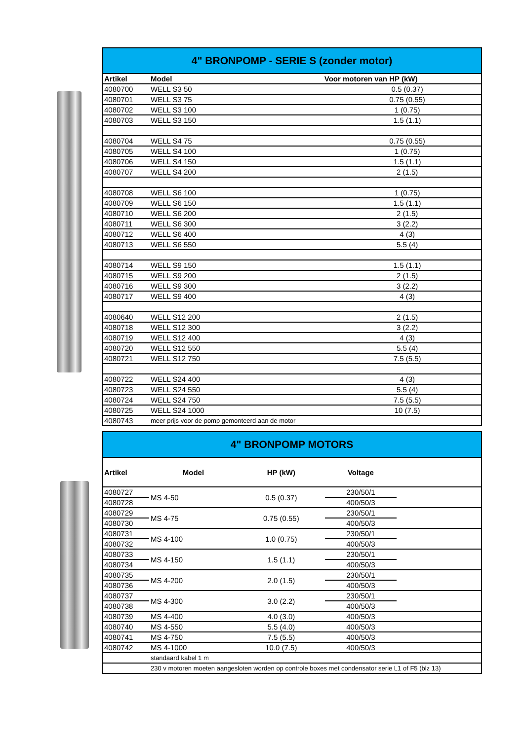| 4" BRONPOMP - SERIE S (zonder motor) | | |
| Artikel | Model | Voor motoren van HP (kW) |
| 4080700 | WELL S3 50 | 0.5 (0.37) |
| 4080701 | WELL S3 75 | 0.75 (0.55) |
| 4080702 | WELL S3 100 | 1 (0.75) |
| 4080703 | WELL S3 150 | 1.5 (1.1) |
| 4080704 | WELL S4 75 | 0.75 (0.55) |
| 4080705 | WELL S4 100 | 1 (0.75) |
| 4080706 | WELL S4 150 | 1.5 (1.1) |
| 4080707 | WELL S4 200 | 2 (1.5) |
| 4080708 | WELL S6 100 | 1 (0.75) |
| 4080709 | WELL S6 150 | 1.5 (1.1) |
| 4080710 | WELL S6 200 | 2 (1.5) |
| 4080711 | WELL S6 300 | 3 (2.2) |
| 4080712 | WELL S6 400 | 4 (3) |
| 4080713 | WELL S6 550 | 5.5 (4) |
| 4080714 | WELL S9 150 | 1.5 (1.1) |
| 4080715 | WELL S9 200 | 2 (1.5) |
| 4080716 | WELL S9 300 | 3 (2.2) |
| 4080717 | WELL S9 400 | 4 (3) |
| 4080640 | WELL S12 200 | 2 (1.5) |
| 4080718 | WELL S12 300 | 3 (2.2) |
| 4080719 | WELL S12 400 | 4 (3) |
| 4080720 | WELL S12 550 | 5.5 (4) |
| 4080721 | WELL S12 750 | 7.5 (5.5) |
| 4080722 | WELL S24 400 | 4 (3) |
| 4080723 | WELL S24 550 | 5.5 (4) |
| 4080724 | WELL S24 750 | 7.5 (5.5) |
| 4080725 | WELL S24 1000 | 10 (7.5) |
| 4080743 | meer prijs voor de pomp gemonteerd aan de motor | |
| 4" BRONPOMP MOTORS | | | | |
| Artikel | Model | HP (kW) | Voltage | |
| 4080727 | MS 4-50 | 0.5 (0.37) | 230/50/1 | |
| 4080728 | | | 400/50/3 | |
| 4080729 | MS 4-75 | 0.75 (0.55) | 230/50/1 | |
| 4080730 | | | 400/50/3 | |
| 4080731 | MS 4-100 | 1.0 (0.75) | 230/50/1 | |
| 4080732 | | | 400/50/3 | |
| 4080733 | MS 4-150 | 1.5 (1.1) | 230/50/1 | |
| 4080734 | | | 400/50/3 | |
| 4080735 | MS 4-200 | 2.0 (1.5) | 230/50/1 | |
| 4080736 | | | 400/50/3 | |
| 4080737 | MS 4-300 | 3.0 (2.2) | 230/50/1 | |
| 4080738 | | | 400/50/3 | |
| 4080739 | MS 4-400 | 4.0 (3.0) | 400/50/3 | |
| 4080740 | MS 4-550 | 5.5 (4.0) | 400/50/3 | |
| 4080741 | MS 4-750 | 7.5 (5.5) | 400/50/3 | |
| 4080742 | MS 4-1000 | 10.0 (7.5) | 400/50/3 | |
| | standaard kabel 1 m | | | |
| | 230 v motoren moeten aangesloten worden op controle boxes met condensator serie L1 of F5 (blz 13) | | | |